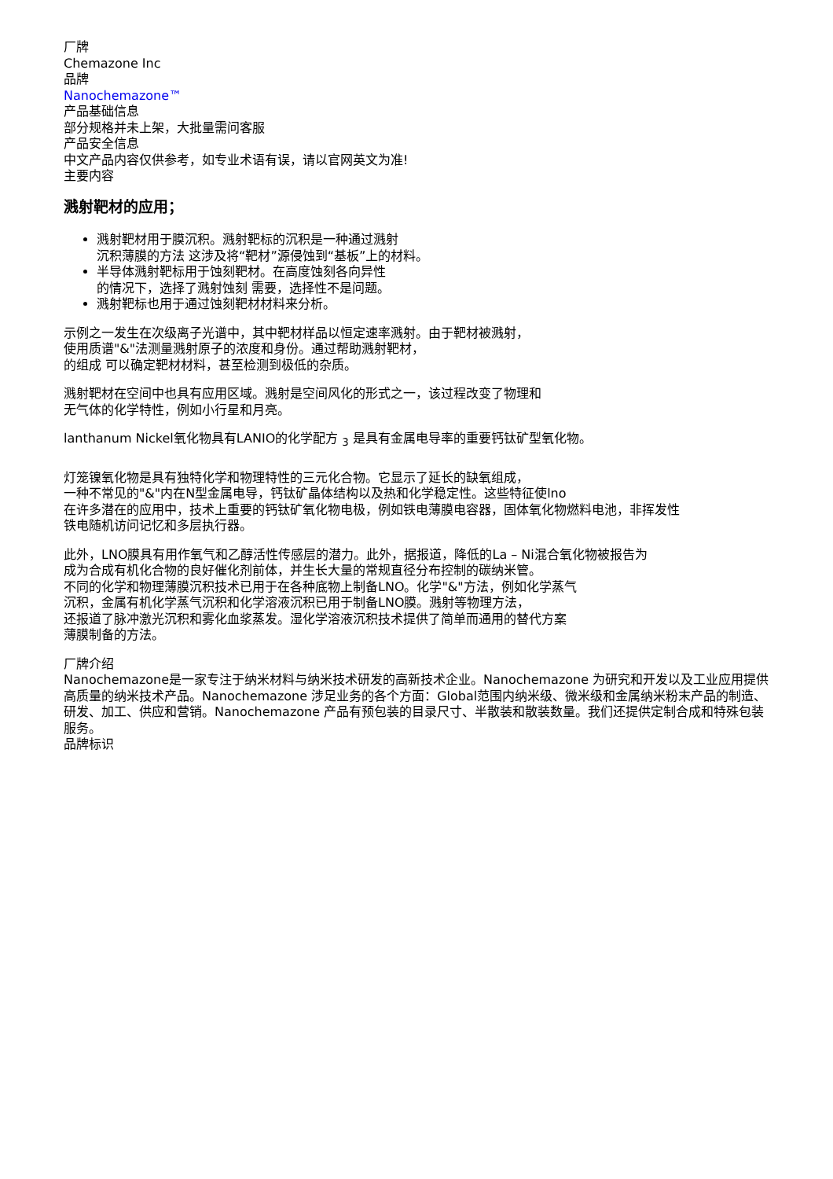厂牌
Chemazone Inc
品牌
Nanochemazone™
产品基础信息
部分规格并未上架，大批量需问客服
产品安全信息
中文产品内容仅供参考，如专业术语有误，请以官网英文为准!
主要内容
溅射靶材的应用；
溅射靶材用于膜沉积。溅射靶标的沉积是一种通过溅射
沉积薄膜的方法 这涉及将“靶材”源侵蚀到“基板”上的材料。
半导体溅射靶标用于蚀刻靶材。在高度蚀刻各向异性
的情况下，选择了溅射蚀刻 需要，选择性不是问题。
溅射靶标也用于通过蚀刻靶材材料来分析。
示例之一发生在次级离子光谱中，其中靶材样品以恒定速率溅射。由于靶材被溅射，
使用质谱"&"法测量溅射原子的浓度和身份。通过帮助溅射靶材，
的组成 可以确定靶材材料，甚至检测到极低的杂质。
溅射靶材在空间中也具有应用区域。溅射是空间风化的形式之一，该过程改变了物理和
无气体的化学特性，例如小行星和月亮。
lanthanum Nickel氧化物具有LANIO的化学配方 <sub>3</sub> 是具有金属电导率的重要钙钛矿型氧化物。
灯笼镍氧化物是具有独特化学和物理特性的三元化合物。它显示了延长的缺氧组成，
一种不常见的"&"内在N型金属电导，钙钛矿晶体结构以及热和化学稳定性。这些特征使lno
在许多潜在的应用中，技术上重要的钙钛矿氧化物电极，例如铁电薄膜电容器，固体氧化物燃料电池，非挥发性
铁电随机访问记忆和多层执行器。
此外，LNO膜具有用作氧气和乙醇活性传感层的潜力。此外，据报道，降低的La – Ni混合氧化物被报告为
成为合成有机化合物的良好催化剂前体，并生长大量的常规直径分布控制的碳纳米管。
不同的化学和物理薄膜沉积技术已用于在各种底物上制备LNO。化学"&"方法，例如化学蒸气
沉积，金属有机化学蒸气沉积和化学溶液沉积已用于制备LNO膜。溅射等物理方法，
还报道了脉冲激光沉积和雾化血浆蒸发。湿化学溶液沉积技术提供了简单而通用的替代方案
薄膜制备的方法。
厂牌介绍
Nanochemazone是一家专注于纳米材料与纳米技术研发的高新技术企业。Nanochemazone 为研究和开发以及工业应用提供高质量的纳米技术产品。Nanochemazone 涉足业务的各个方面：Global范围内纳米级、微米级和金属纳米粉末产品的制造、研发、加工、供应和营销。Nanochemazone 产品有预包装的目录尺寸、半散装和散装数量。我们还提供定制合成和特殊包装服务。
品牌标识